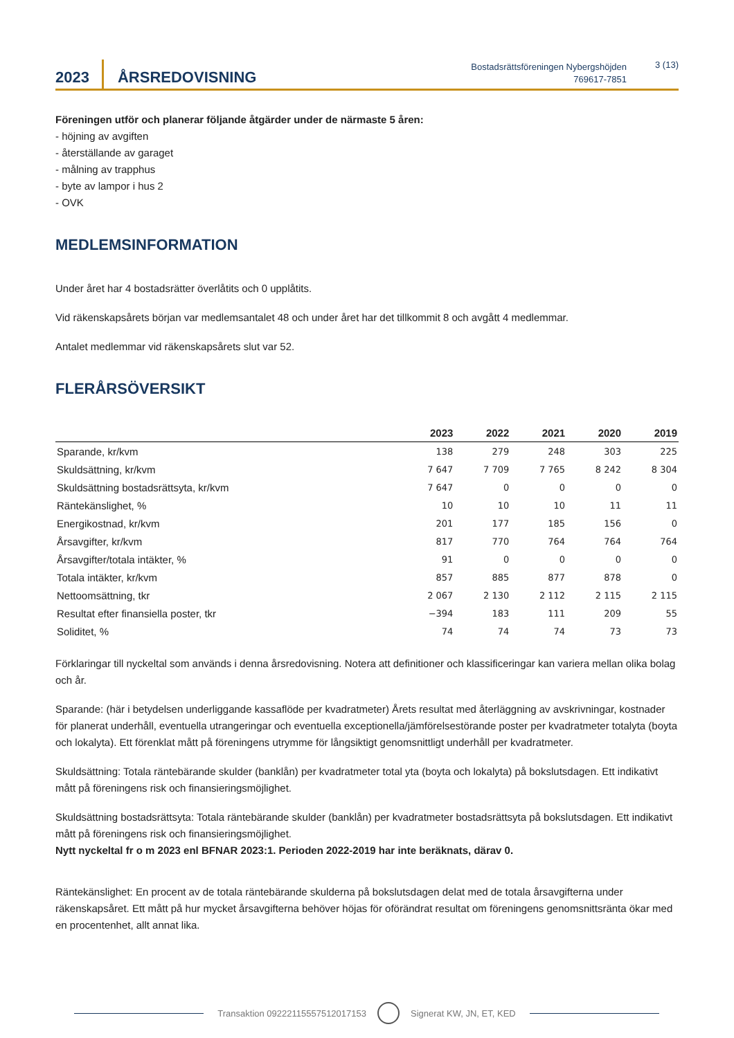2023
ÅRSREDOVISNING
Bostadsrättsföreningen Nybergshöjden
769617-7851
3 (13)
Föreningen utför och planerar följande åtgärder under de närmaste 5 åren:
- höjning av avgiften
- återställande av garaget
- målning av trapphus
- byte av lampor i hus 2
- OVK
MEDLEMSINFORMATION
Under året har 4 bostadsrätter överlåtits och 0 upplåtits.
Vid räkenskapsårets början var medlemsantalet 48 och under året har det tillkommit 8 och avgått 4 medlemmar.
Antalet medlemmar vid räkenskapsårets slut var 52.
FLERÅRSÖVERSIKT
| | 2023 | 2022 | 2021 | 2020 | 2019 |
| --- | --- | --- | --- | --- | --- |
| Sparande, kr/kvm | 138 | 279 | 248 | 303 | 225 |
| Skuldsättning, kr/kvm | 7 647 | 7 709 | 7 765 | 8 242 | 8 304 |
| Skuldsättning bostadsrättsyta, kr/kvm | 7 647 | 0 | 0 | 0 | 0 |
| Räntekänslighet, % | 10 | 10 | 10 | 11 | 11 |
| Energikostnad, kr/kvm | 201 | 177 | 185 | 156 | 0 |
| Årsavgifter, kr/kvm | 817 | 770 | 764 | 764 | 764 |
| Årsavgifter/totala intäkter, % | 91 | 0 | 0 | 0 | 0 |
| Totala intäkter, kr/kvm | 857 | 885 | 877 | 878 | 0 |
| Nettoomsättning, tkr | 2 067 | 2 130 | 2 112 | 2 115 | 2 115 |
| Resultat efter finansiella poster, tkr | −394 | 183 | 111 | 209 | 55 |
| Soliditet, % | 74 | 74 | 74 | 73 | 73 |
Förklaringar till nyckeltal som används i denna årsredovisning. Notera att definitioner och klassificeringar kan variera mellan olika bolag och år.
Sparande: (här i betydelsen underliggande kassaflöde per kvadratmeter) Årets resultat med återläggning av avskrivningar, kostnader för planerat underhåll, eventuella utrangeringar och eventuella exceptionella/jämförelsestörande poster per kvadratmeter totalyta (boyta och lokalyta). Ett förenklat mått på föreningens utrymme för långsiktigt genomsnittligt underhåll per kvadratmeter.
Skuldsättning: Totala räntebärande skulder (banklån) per kvadratmeter total yta (boyta och lokalyta) på bokslutsdagen. Ett indikativt mått på föreningens risk och finansieringsmöjlighet.
Skuldsättning bostadsrättsyta: Totala räntebärande skulder (banklån) per kvadratmeter bostadsrättsyta på bokslutsdagen. Ett indikativt mått på föreningens risk och finansieringsmöjlighet.
Nytt nyckeltal fr o m 2023 enl BFNAR 2023:1. Perioden 2022-2019 har inte beräknats, därav 0.
Räntekänslighet: En procent av de totala räntebärande skulderna på bokslutsdagen delat med de totala årsavgifterna under räkenskapsåret. Ett mått på hur mycket årsavgifterna behöver höjas för oförändrat resultat om föreningens genomsnittsränta ökar med en procentenhet, allt annat lika.
Transaktion 09222115557512017153 Signerat KW, JN, ET, KED